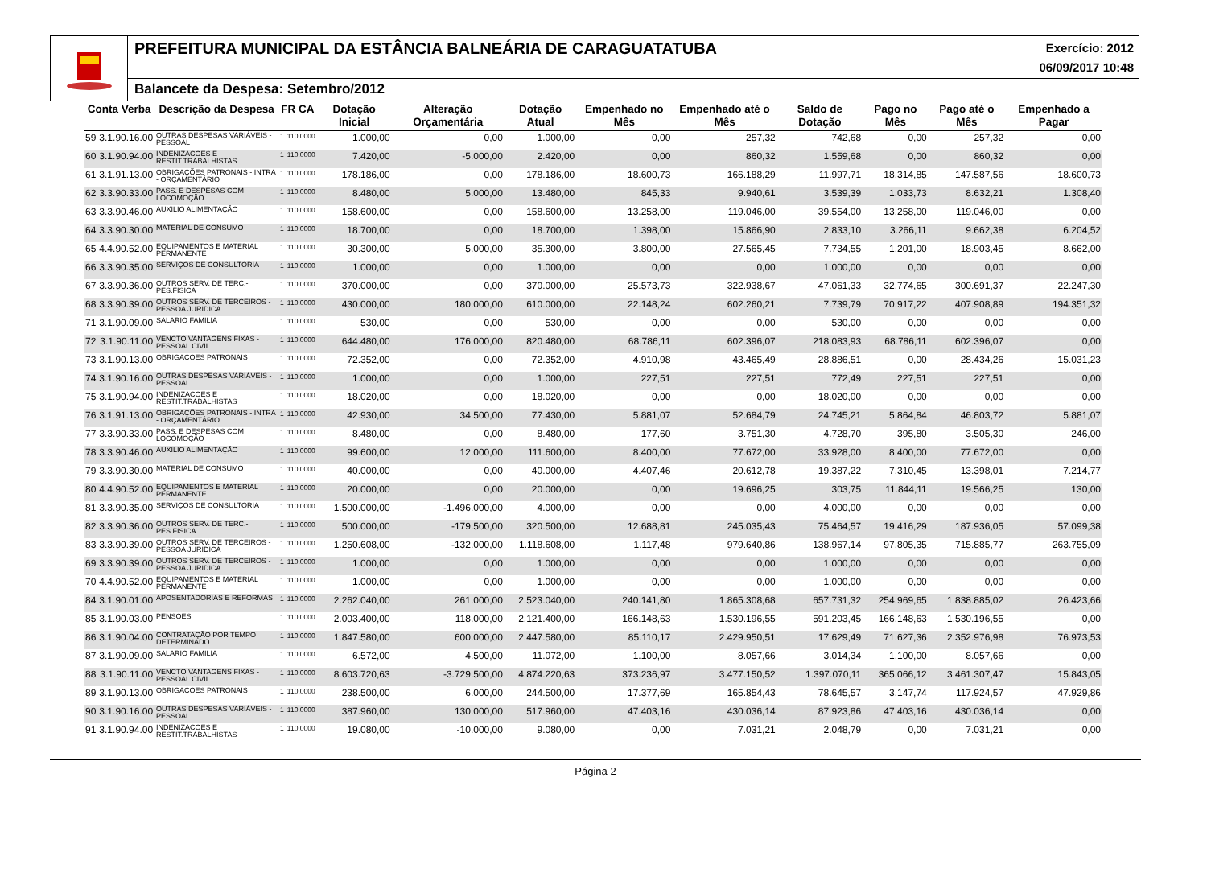PREFEITURA MUNICIPAL DA ESTÂNCIA BALNEÁRIA DE CARAGUATATUBA
Exercício: 2012
06/09/2017 10:48
Balancete da Despesa: Setembro/2012
| Conta Verba | | Descrição da Despesa | FR CA | | Dotação Inicial | Alteração Orçamentária | Dotação Atual | Empenhado no Mês | Empenhado até o Mês | Saldo de Dotação | Pago no Mês | Pago até o Mês | Empenhado a Pagar |
| --- | --- | --- | --- | --- | --- | --- | --- | --- | --- | --- | --- | --- | --- |
| 59 | 3.1.90.16.00 | OUTRAS DESPESAS VARIÁVEIS - PESSOAL | 1 | 110.0000 | 1.000,00 | 0,00 | 1.000,00 | 0,00 | 257,32 | 742,68 | 0,00 | 257,32 | 0,00 |
| 60 | 3.1.90.94.00 | INDENIZACOES E RESTIT.TRABALHISTAS | 1 | 110.0000 | 7.420,00 | -5.000,00 | 2.420,00 | 0,00 | 860,32 | 1.559,68 | 0,00 | 860,32 | 0,00 |
| 61 | 3.1.91.13.00 | OBRIGAÇÕES PATRONAIS - INTRA - ORÇAMENTÁRIO | 1 | 110.0000 | 178.186,00 | 0,00 | 178.186,00 | 18.600,73 | 166.188,29 | 11.997,71 | 18.314,85 | 147.587,56 | 18.600,73 |
| 62 | 3.3.90.33.00 | PASS. E DESPESAS COM LOCOMOÇÃO | 1 | 110.0000 | 8.480,00 | 5.000,00 | 13.480,00 | 845,33 | 9.940,61 | 3.539,39 | 1.033,73 | 8.632,21 | 1.308,40 |
| 63 | 3.3.90.46.00 | AUXILIO ALIMENTAÇÃO | 1 | 110.0000 | 158.600,00 | 0,00 | 158.600,00 | 13.258,00 | 119.046,00 | 39.554,00 | 13.258,00 | 119.046,00 | 0,00 |
| 64 | 3.3.90.30.00 | MATERIAL DE CONSUMO | 1 | 110.0000 | 18.700,00 | 0,00 | 18.700,00 | 1.398,00 | 15.866,90 | 2.833,10 | 3.266,11 | 9.662,38 | 6.204,52 |
| 65 | 4.4.90.52.00 | EQUIPAMENTOS E MATERIAL PERMANENTE | 1 | 110.0000 | 30.300,00 | 5.000,00 | 35.300,00 | 3.800,00 | 27.565,45 | 7.734,55 | 1.201,00 | 18.903,45 | 8.662,00 |
| 66 | 3.3.90.35.00 | SERVIÇOS DE CONSULTORIA | 1 | 110.0000 | 1.000,00 | 0,00 | 1.000,00 | 0,00 | 0,00 | 1.000,00 | 0,00 | 0,00 | 0,00 |
| 67 | 3.3.90.36.00 | OUTROS SERV. DE TERC.-PES.FISICA | 1 | 110.0000 | 370.000,00 | 0,00 | 370.000,00 | 25.573,73 | 322.938,67 | 47.061,33 | 32.774,65 | 300.691,37 | 22.247,30 |
| 68 | 3.3.90.39.00 | OUTROS SERV. DE TERCEIROS - PESSOA JURIDICA | 1 | 110.0000 | 430.000,00 | 180.000,00 | 610.000,00 | 22.148,24 | 602.260,21 | 7.739,79 | 70.917,22 | 407.908,89 | 194.351,32 |
| 71 | 3.1.90.09.00 | SALARIO FAMILIA | 1 | 110.0000 | 530,00 | 0,00 | 530,00 | 0,00 | 0,00 | 530,00 | 0,00 | 0,00 | 0,00 |
| 72 | 3.1.90.11.00 | VENCTO VANTAGENS FIXAS - PESSOAL CIVIL | 1 | 110.0000 | 644.480,00 | 176.000,00 | 820.480,00 | 68.786,11 | 602.396,07 | 218.083,93 | 68.786,11 | 602.396,07 | 0,00 |
| 73 | 3.1.90.13.00 | OBRIGACOES PATRONAIS | 1 | 110.0000 | 72.352,00 | 0,00 | 72.352,00 | 4.910,98 | 43.465,49 | 28.886,51 | 0,00 | 28.434,26 | 15.031,23 |
| 74 | 3.1.90.16.00 | OUTRAS DESPESAS VARIÁVEIS - PESSOAL | 1 | 110.0000 | 1.000,00 | 0,00 | 1.000,00 | 227,51 | 227,51 | 772,49 | 227,51 | 227,51 | 0,00 |
| 75 | 3.1.90.94.00 | INDENIZACOES E RESTIT.TRABALHISTAS | 1 | 110.0000 | 18.020,00 | 0,00 | 18.020,00 | 0,00 | 0,00 | 18.020,00 | 0,00 | 0,00 | 0,00 |
| 76 | 3.1.91.13.00 | OBRIGAÇÕES PATRONAIS - INTRA - ORÇAMENTÁRIO | 1 | 110.0000 | 42.930,00 | 34.500,00 | 77.430,00 | 5.881,07 | 52.684,79 | 24.745,21 | 5.864,84 | 46.803,72 | 5.881,07 |
| 77 | 3.3.90.33.00 | PASS. E DESPESAS COM LOCOMOÇÃO | 1 | 110.0000 | 8.480,00 | 0,00 | 8.480,00 | 177,60 | 3.751,30 | 4.728,70 | 395,80 | 3.505,30 | 246,00 |
| 78 | 3.3.90.46.00 | AUXILIO ALIMENTAÇÃO | 1 | 110.0000 | 99.600,00 | 12.000,00 | 111.600,00 | 8.400,00 | 77.672,00 | 33.928,00 | 8.400,00 | 77.672,00 | 0,00 |
| 79 | 3.3.90.30.00 | MATERIAL DE CONSUMO | 1 | 110.0000 | 40.000,00 | 0,00 | 40.000,00 | 4.407,46 | 20.612,78 | 19.387,22 | 7.310,45 | 13.398,01 | 7.214,77 |
| 80 | 4.4.90.52.00 | EQUIPAMENTOS E MATERIAL PERMANENTE | 1 | 110.0000 | 20.000,00 | 0,00 | 20.000,00 | 0,00 | 19.696,25 | 303,75 | 11.844,11 | 19.566,25 | 130,00 |
| 81 | 3.3.90.35.00 | SERVIÇOS DE CONSULTORIA | 1 | 110.0000 | 1.500.000,00 | -1.496.000,00 | 4.000,00 | 0,00 | 0,00 | 4.000,00 | 0,00 | 0,00 | 0,00 |
| 82 | 3.3.90.36.00 | OUTROS SERV. DE TERC.-PES.FISICA | 1 | 110.0000 | 500.000,00 | -179.500,00 | 320.500,00 | 12.688,81 | 245.035,43 | 75.464,57 | 19.416,29 | 187.936,05 | 57.099,38 |
| 83 | 3.3.90.39.00 | OUTROS SERV. DE TERCEIROS - PESSOA JURIDICA | 1 | 110.0000 | 1.250.608,00 | -132.000,00 | 1.118.608,00 | 1.117,48 | 979.640,86 | 138.967,14 | 97.805,35 | 715.885,77 | 263.755,09 |
| 69 | 3.3.90.39.00 | OUTROS SERV. DE TERCEIROS - PESSOA JURIDICA | 1 | 110.0000 | 1.000,00 | 0,00 | 1.000,00 | 0,00 | 0,00 | 1.000,00 | 0,00 | 0,00 | 0,00 |
| 70 | 4.4.90.52.00 | EQUIPAMENTOS E MATERIAL PERMANENTE | 1 | 110.0000 | 1.000,00 | 0,00 | 1.000,00 | 0,00 | 0,00 | 1.000,00 | 0,00 | 0,00 | 0,00 |
| 84 | 3.1.90.01.00 | APOSENTADORIAS E REFORMAS | 1 | 110.0000 | 2.262.040,00 | 261.000,00 | 2.523.040,00 | 240.141,80 | 1.865.308,68 | 657.731,32 | 254.969,65 | 1.838.885,02 | 26.423,66 |
| 85 | 3.1.90.03.00 | PENSOES | 1 | 110.0000 | 2.003.400,00 | 118.000,00 | 2.121.400,00 | 166.148,63 | 1.530.196,55 | 591.203,45 | 166.148,63 | 1.530.196,55 | 0,00 |
| 86 | 3.1.90.04.00 | CONTRATAÇÃO POR TEMPO DETERMINADO | 1 | 110.0000 | 1.847.580,00 | 600.000,00 | 2.447.580,00 | 85.110,17 | 2.429.950,51 | 17.629,49 | 71.627,36 | 2.352.976,98 | 76.973,53 |
| 87 | 3.1.90.09.00 | SALARIO FAMILIA | 1 | 110.0000 | 6.572,00 | 4.500,00 | 11.072,00 | 1.100,00 | 8.057,66 | 3.014,34 | 1.100,00 | 8.057,66 | 0,00 |
| 88 | 3.1.90.11.00 | VENCTO VANTAGENS FIXAS - PESSOAL CIVIL | 1 | 110.0000 | 8.603.720,63 | -3.729.500,00 | 4.874.220,63 | 373.236,97 | 3.477.150,52 | 1.397.070,11 | 365.066,12 | 3.461.307,47 | 15.843,05 |
| 89 | 3.1.90.13.00 | OBRIGACOES PATRONAIS | 1 | 110.0000 | 238.500,00 | 6.000,00 | 244.500,00 | 17.377,69 | 165.854,43 | 78.645,57 | 3.147,74 | 117.924,57 | 47.929,86 |
| 90 | 3.1.90.16.00 | OUTRAS DESPESAS VARIÁVEIS - PESSOAL | 1 | 110.0000 | 387.960,00 | 130.000,00 | 517.960,00 | 47.403,16 | 430.036,14 | 87.923,86 | 47.403,16 | 430.036,14 | 0,00 |
| 91 | 3.1.90.94.00 | INDENIZACOES E RESTIT.TRABALHISTAS | 1 | 110.0000 | 19.080,00 | -10.000,00 | 9.080,00 | 0,00 | 7.031,21 | 2.048,79 | 0,00 | 7.031,21 | 0,00 |
Página 2